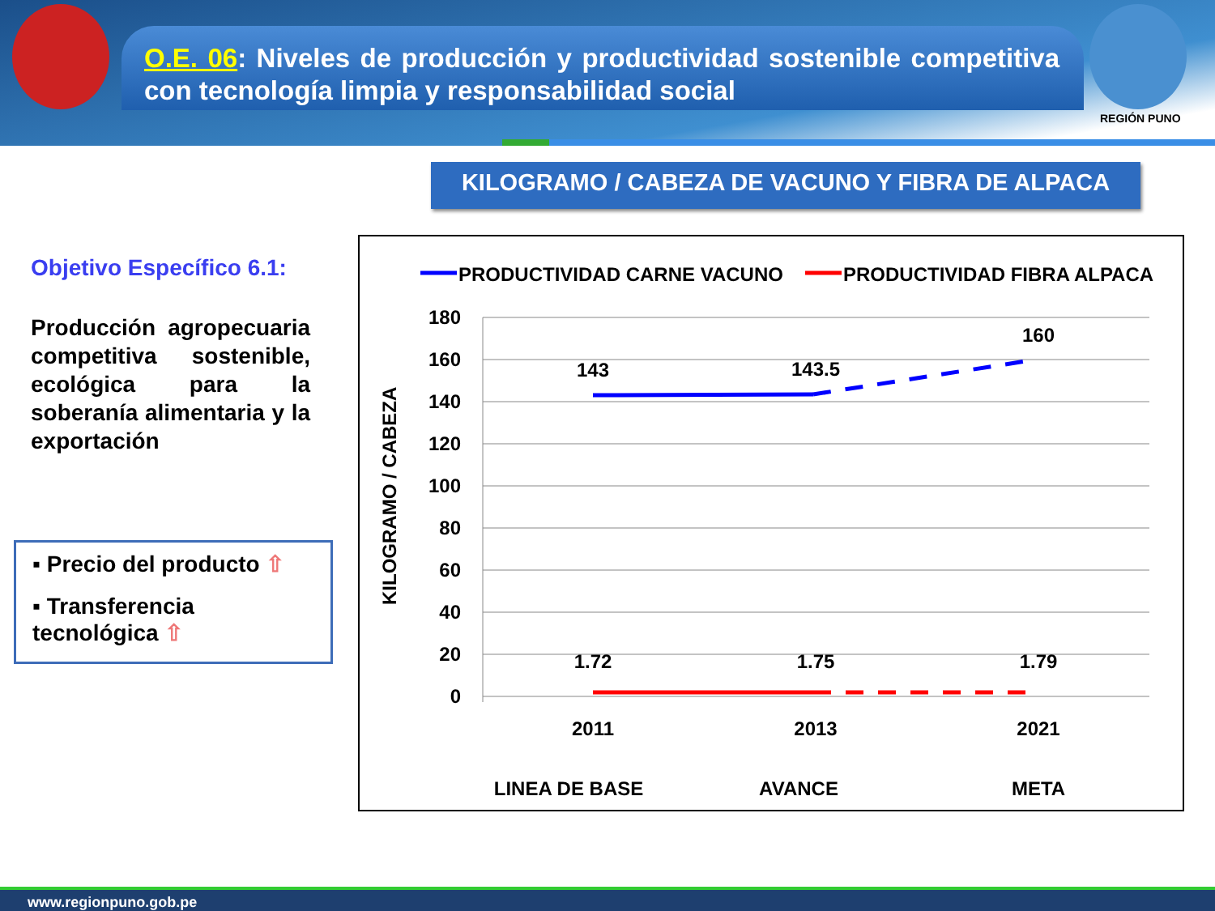O.E. 06: Niveles de producción y productividad sostenible competitiva con tecnología limpia y responsabilidad social
REGIÓN PUNO
KILOGRAMO / CABEZA DE VACUNO Y FIBRA DE ALPACA
Objetivo Específico 6.1:
Producción agropecuaria competitiva sostenible, ecológica para la soberanía alimentaria y la exportación
▪ Precio del producto ⇧
▪ Transferencia tecnológica ⇧
PRODUCTIVIDAD CARNE VACUNO
PRODUCTIVIDAD FIBRA ALPACA
180
160
140
120
100
80
60
40
20
0
KILOGRAMO / CABEZA
143
143.5
160
1.72
1.75
1.79
2011
2013
2021
LINEA DE BASE
AVANCE
META
www.regionpuno.gob.pe